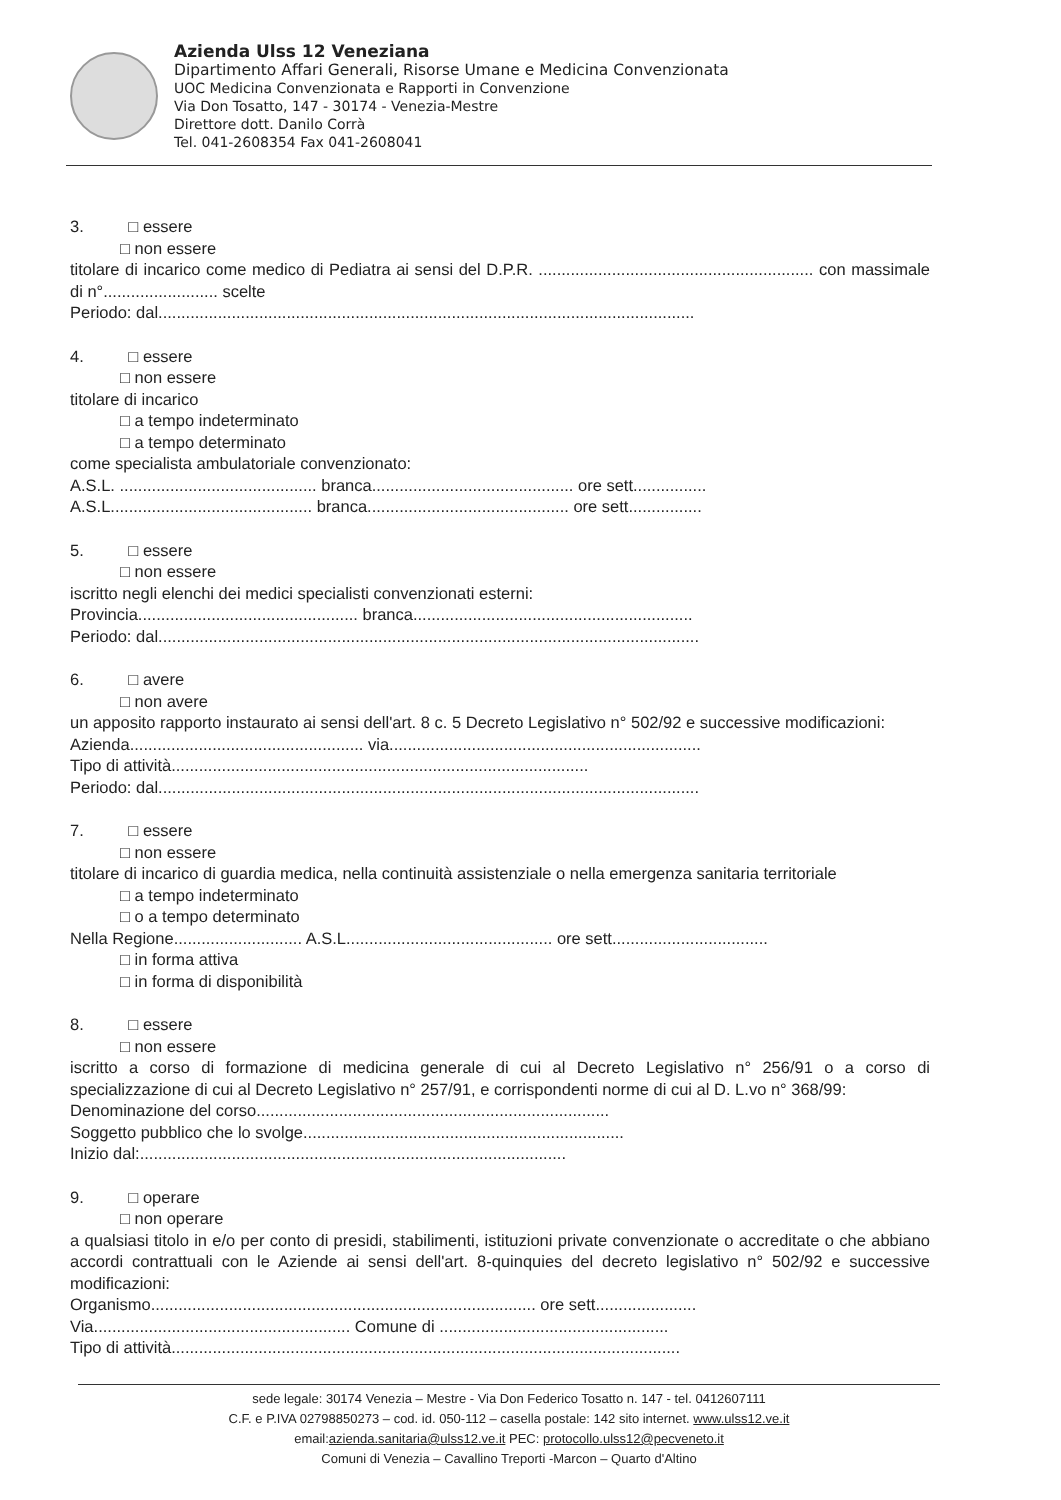Azienda Ulss 12 Veneziana
Dipartimento Affari Generali, Risorse Umane e Medicina Convenzionata
UOC Medicina Convenzionata e Rapporti in Convenzione
Via Don Tosatto, 147 - 30174 - Venezia-Mestre
Direttore dott. Danilo Corrà
Tel. 041-2608354 Fax 041-2608041
3. □ essere
□ non essere
titolare di incarico come medico di Pediatra ai sensi del D.P.R. ............................................................ con massimale di n°......................... scelte
Periodo: dal.....................................................................................................................
4. □ essere
□ non essere
titolare di incarico
□ a tempo indeterminato
□ a tempo determinato
come specialista ambulatoriale convenzionato:
A.S.L. ........................................... branca............................................ ore sett................
A.S.L............................................ branca............................................ ore sett................
5. □ essere
□ non essere
iscritto negli elenchi dei medici specialisti convenzionati esterni:
Provincia................................................ branca.............................................................
Periodo: dal......................................................................................................................
6. □ avere
□ non avere
un apposito rapporto instaurato ai sensi dell'art. 8 c. 5 Decreto Legislativo n° 502/92 e successive modificazioni:
Azienda................................................... via....................................................................
Tipo di attività...........................................................................................
Periodo: dal......................................................................................................................
7. □ essere
□ non essere
titolare di incarico di guardia medica, nella continuità assistenziale o nella emergenza sanitaria territoriale
□ a tempo indeterminato
□ o a tempo determinato
Nella Regione............................ A.S.L............................................. ore sett..................................
□ in forma attiva
□ in forma di disponibilità
8. □ essere
□ non essere
iscritto a corso di formazione di medicina generale di cui al Decreto Legislativo n° 256/91 o a corso di specializzazione di cui al Decreto Legislativo n° 257/91, e corrispondenti norme di cui al D. L.vo n° 368/99:
Denominazione del corso.............................................................................
Soggetto pubblico che lo svolge......................................................................
Inizio dal:.............................................................................................
9. □ operare
□ non operare
a qualsiasi titolo in e/o per conto di presidi, stabilimenti, istituzioni private convenzionate o accreditate o che abbiano accordi contrattuali con le Aziende ai sensi dell'art. 8-quinquies del decreto legislativo n° 502/92 e successive modificazioni:
Organismo.................................................................................... ore sett......................
Via........................................................ Comune di ..................................................
Tipo di attività...............................................................................................................
sede legale: 30174 Venezia – Mestre - Via Don Federico Tosatto n. 147 - tel. 0412607111
C.F. e P.IVA 02798850273 – cod. id. 050-112 – casella postale: 142 sito internet. www.ulss12.ve.it
email:azienda.sanitaria@ulss12.ve.it PEC: protocollo.ulss12@pecveneto.it
Comuni di Venezia – Cavallino Treporti -Marcon – Quarto d'Altino